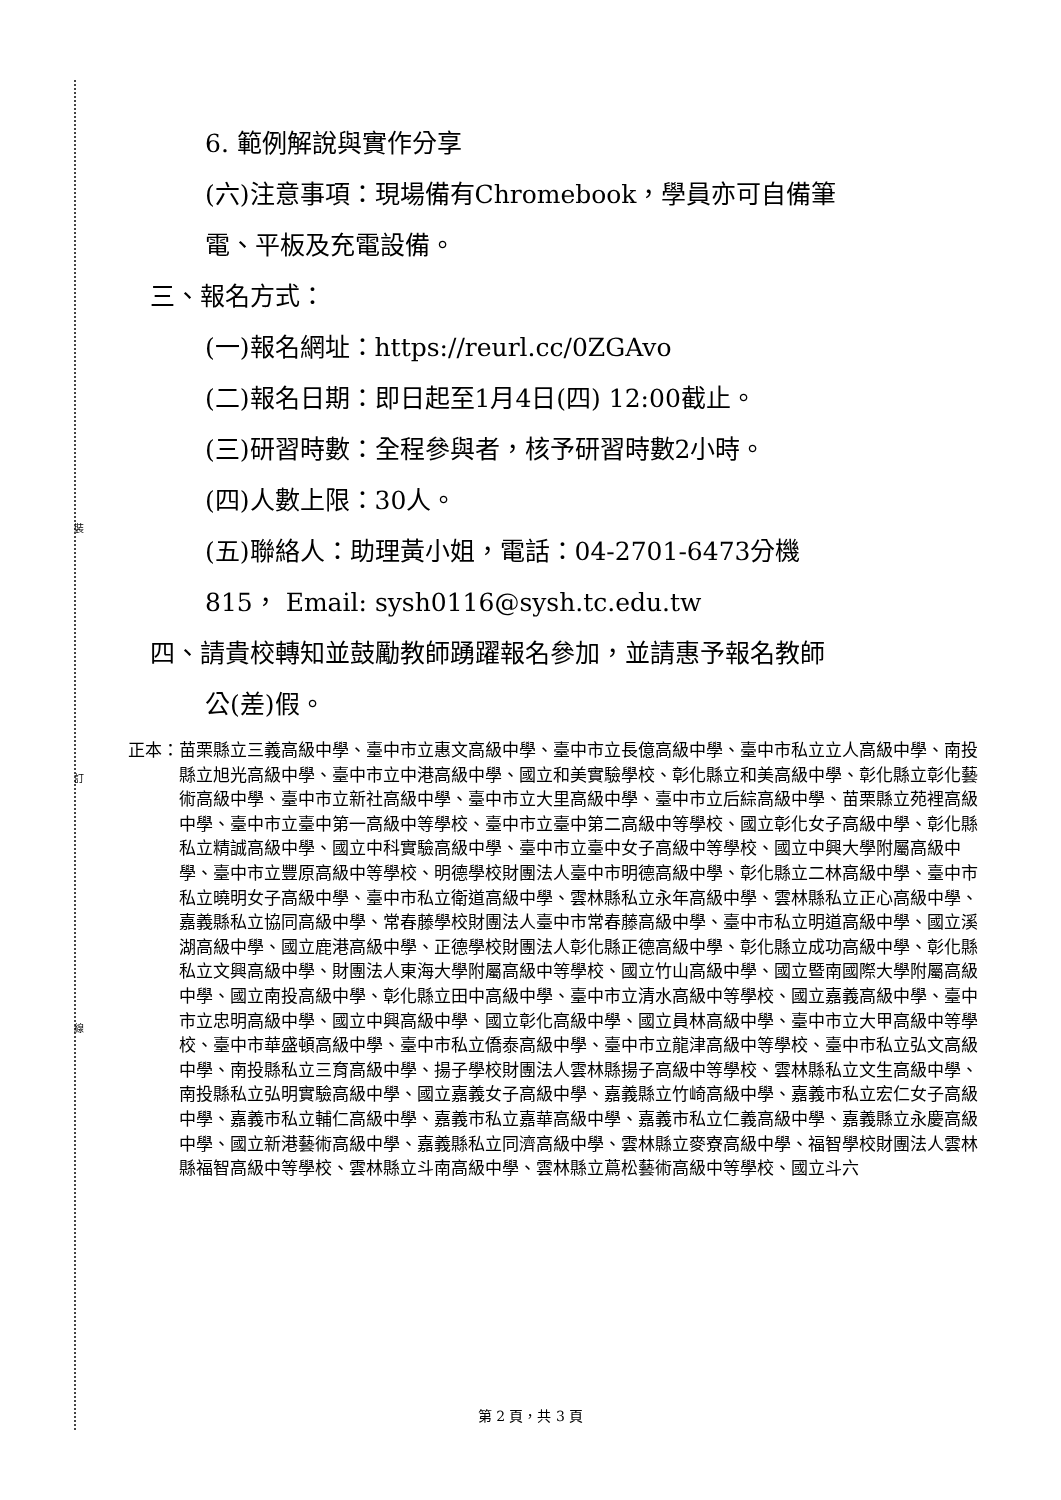裝
訂
線
6. 範例解說與實作分享
(六)注意事項：現場備有Chromebook，學員亦可自備筆
電、平板及充電設備。
三、報名方式：
(一)報名網址：https://reurl.cc/0ZGAvo
(二)報名日期：即日起至1月4日(四) 12:00截止。
(三)研習時數：全程參與者，核予研習時數2小時。
(四)人數上限：30人。
(五)聯絡人：助理黃小姐，電話：04-2701-6473分機
815， Email: sysh0116@sysh.tc.edu.tw
四、請貴校轉知並鼓勵教師踴躍報名參加，並請惠予報名教師
公(差)假。
正本： 苗栗縣立三義高級中學、臺中市立惠文高級中學、臺中市立長億高級中學、臺中市私立立人高級中學、南投縣立旭光高級中學、臺中市立中港高級中學、國立和美實驗學校、彰化縣立和美高級中學、彰化縣立彰化藝術高級中學、臺中市立新社高級中學、臺中市立大里高級中學、臺中市立后綜高級中學、苗栗縣立苑裡高級中學、臺中市立臺中第一高級中等學校、臺中市立臺中第二高級中等學校、國立彰化女子高級中學、彰化縣私立精誠高級中學、國立中科實驗高級中學、臺中市立臺中女子高級中等學校、國立中興大學附屬高級中學、臺中市立豐原高級中等學校、明德學校財團法人臺中市明德高級中學、彰化縣立二林高級中學、臺中市私立曉明女子高級中學、臺中市私立衛道高級中學、雲林縣私立永年高級中學、雲林縣私立正心高級中學、嘉義縣私立協同高級中學、常春藤學校財團法人臺中市常春藤高級中學、臺中市私立明道高級中學、國立溪湖高級中學、國立鹿港高級中學、正德學校財團法人彰化縣正德高級中學、彰化縣立成功高級中學、彰化縣私立文興高級中學、財團法人東海大學附屬高級中等學校、國立竹山高級中學、國立暨南國際大學附屬高級中學、國立南投高級中學、彰化縣立田中高級中學、臺中市立清水高級中等學校、國立嘉義高級中學、臺中市立忠明高級中學、國立中興高級中學、國立彰化高級中學、國立員林高級中學、臺中市立大甲高級中等學校、臺中市華盛頓高級中學、臺中市私立僑泰高級中學、臺中市立龍津高級中等學校、臺中市私立弘文高級中學、南投縣私立三育高級中學、揚子學校財團法人雲林縣揚子高級中等學校、雲林縣私立文生高級中學、南投縣私立弘明實驗高級中學、國立嘉義女子高級中學、嘉義縣立竹崎高級中學、嘉義市私立宏仁女子高級中學、嘉義市私立輔仁高級中學、嘉義市私立嘉華高級中學、嘉義市私立仁義高級中學、嘉義縣立永慶高級中學、國立新港藝術高級中學、嘉義縣私立同濟高級中學、雲林縣立麥寮高級中學、福智學校財團法人雲林縣福智高級中等學校、雲林縣立斗南高級中學、雲林縣立蔦松藝術高級中等學校、國立斗六
第 2 頁，共 3 頁